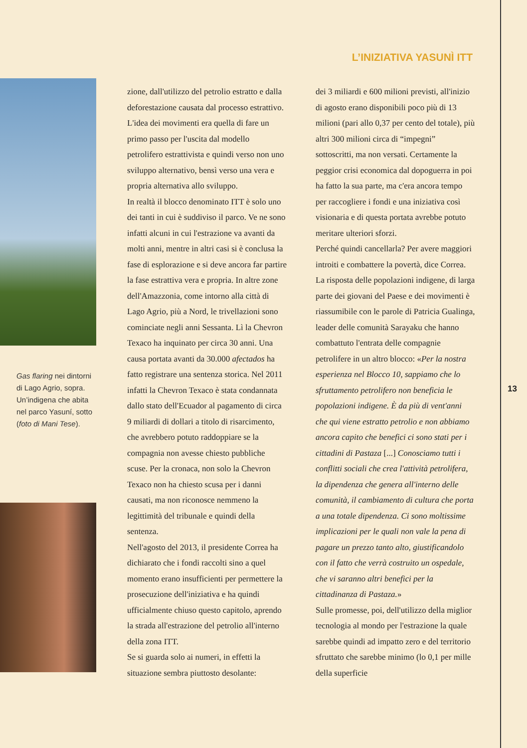L’INIZIATIVA YASUNÌ ITT
Gas flaring nei dintorni di Lago Agrio, sopra. Un’indigena che abita nel parco Yasuní, sotto (foto di Mani Tese).
zione, dall'utilizzo del petrolio estratto e dalla deforestazione causata dal processo estrattivo. L'idea dei movimenti era quella di fare un primo passo per l'uscita dal modello petrolifero estrattivista e quindi verso non uno sviluppo alternativo, bensì verso una vera e propria alternativa allo sviluppo.
In realtà il blocco denominato ITT è solo uno dei tanti in cui è suddiviso il parco. Ve ne sono infatti alcuni in cui l'estrazione va avanti da molti anni, mentre in altri casi si è conclusa la fase di esplorazione e si deve ancora far partire la fase estrattiva vera e propria. In altre zone dell'Amazzonia, come intorno alla città di Lago Agrio, più a Nord, le trivellazioni sono cominciate negli anni Sessanta. Lì la Chevron Texaco ha inquinato per circa 30 anni. Una causa portata avanti da 30.000 afectados ha fatto registrare una sentenza storica. Nel 2011 infatti la Chevron Texaco è stata condannata dallo stato dell'Ecuador al pagamento di circa 9 miliardi di dollari a titolo di risarcimento, che avrebbero potuto raddoppiare se la compagnia non avesse chiesto pubbliche scuse. Per la cronaca, non solo la Chevron Texaco non ha chiesto scusa per i danni causati, ma non riconosce nemmeno la legittimità del tribunale e quindi della sentenza.
Nell'agosto del 2013, il presidente Correa ha dichiarato che i fondi raccolti sino a quel momento erano insufficienti per permettere la prosecuzione dell'iniziativa e ha quindi ufficialmente chiuso questo capitolo, aprendo la strada all'estrazione del petrolio all'interno della zona ITT.
Se si guarda solo ai numeri, in effetti la situazione sembra piuttosto desolante:
dei 3 miliardi e 600 milioni previsti, all'inizio di agosto erano disponibili poco più di 13 milioni (pari allo 0,37 per cento del totale), più altri 300 milioni circa di “impegni” sottoscritti, ma non versati. Certamente la peggior crisi economica dal dopoguerra in poi ha fatto la sua parte, ma c'era ancora tempo per raccogliere i fondi e una iniziativa così visionaria e di questa portata avrebbe potuto meritare ulteriori sforzi.
Perché quindi cancellarla? Per avere maggiori introiti e combattere la povertà, dice Correa. La risposta delle popolazioni indigene, di larga parte dei giovani del Paese e dei movimenti è riassumibile con le parole di Patricia Gualinga, leader delle comunità Sarayaku che hanno combattuto l'entrata delle compagnie petrolifere in un altro blocco: «Per la nostra esperienza nel Blocco 10, sappiamo che lo sfruttamento petrolifero non beneficia le popolazioni indigene. È da più di vent'anni che qui viene estratto petrolio e non abbiamo ancora capito che benefici ci sono stati per i cittadini di Pastaza [...] Conosciamo tutti i conflitti sociali che crea l'attività petrolifera, la dipendenza che genera all'interno delle comunità, il cambiamento di cultura che porta a una totale dipendenza. Ci sono moltissime implicazioni per le quali non vale la pena di pagare un prezzo tanto alto, giustificandolo con il fatto che verrà costruito un ospedale, che vi saranno altri benefici per la cittadinanza di Pastaza.»
Sulle promesse, poi, dell'utilizzo della miglior tecnologia al mondo per l'estrazione la quale sarebbe quindi ad impatto zero e del territorio sfruttato che sarebbe minimo (lo 0,1 per mille della superficie
13